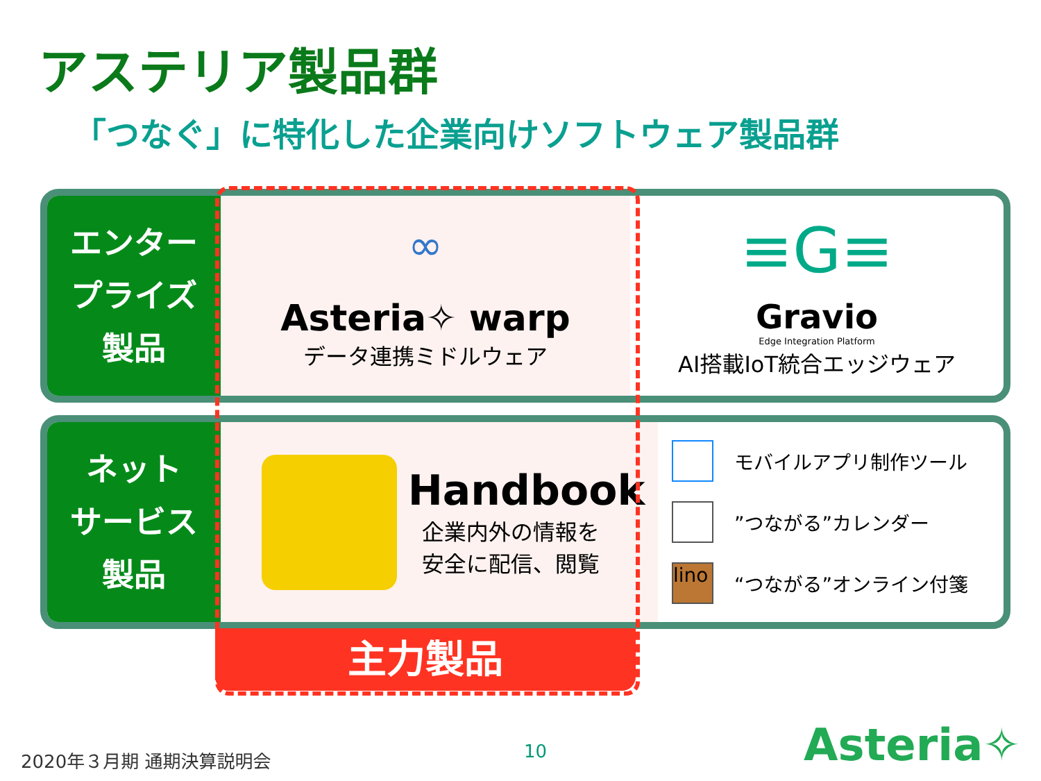アステリア製品群
「つなぐ」に特化した企業向けソフトウェア製品群
エンター
プライズ
製品
∞
Asteria✧ warp
データ連携ミドルウェア
≡G≡
Gravio
Edge Integration Platform
AI搭載IoT統合エッジウェア
ネット
サービス
製品
Handbook
企業内外の情報を
安全に配信、閲覧
モバイルアプリ制作ツール
”つながる”カレンダー
lino
“つながる”オンライン付箋
主力製品
2020年３月期 通期決算説明会
10 Asteria✧